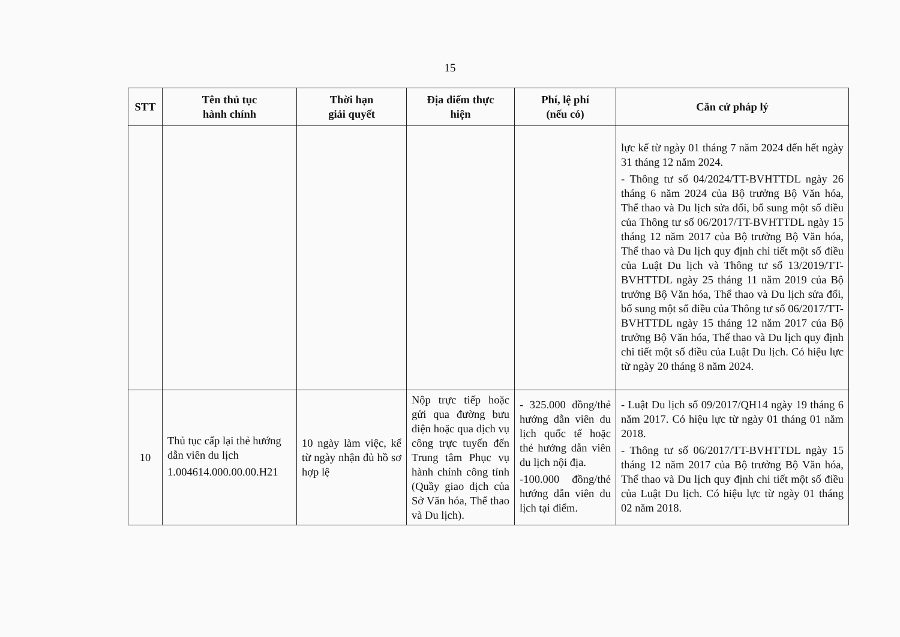15
| STT | Tên thủ tục hành chính | Thời hạn giải quyết | Địa điểm thực hiện | Phí, lệ phí (nếu có) | Căn cứ pháp lý |
| --- | --- | --- | --- | --- | --- |
| | | | | | lực kể từ ngày 01 tháng 7 năm 2024 đến hết ngày 31 tháng 12 năm 2024. - Thông tư số 04/2024/TT-BVHTTDL ngày 26 tháng 6 năm 2024 của Bộ trưởng Bộ Văn hóa, Thể thao và Du lịch sửa đổi, bổ sung một số điều của Thông tư số 06/2017/TT-BVHTTDL ngày 15 tháng 12 năm 2017 của Bộ trưởng Bộ Văn hóa, Thể thao và Du lịch quy định chi tiết một số điều của Luật Du lịch và Thông tư số 13/2019/TT-BVHTTDL ngày 25 tháng 11 năm 2019 của Bộ trưởng Bộ Văn hóa, Thể thao và Du lịch sửa đổi, bổ sung một số điều của Thông tư số 06/2017/TT-BVHTTDL ngày 15 tháng 12 năm 2017 của Bộ trưởng Bộ Văn hóa, Thể thao và Du lịch quy định chi tiết một số điều của Luật Du lịch. Có hiệu lực từ ngày 20 tháng 8 năm 2024. |
| 10 | Thủ tục cấp lại thẻ hướng dẫn viên du lịch 1.004614.000.00.00.H21 | 10 ngày làm việc, kể từ ngày nhận đủ hồ sơ hợp lệ | Nộp trực tiếp hoặc gửi qua đường bưu điện hoặc qua dịch vụ công trực tuyến đến Trung tâm Phục vụ hành chính công tỉnh (Quầy giao dịch của Sở Văn hóa, Thể thao và Du lịch). | - 325.000 đồng/thẻ hướng dẫn viên du lịch quốc tế hoặc thẻ hướng dẫn viên du lịch nội địa. -100.000 đồng/thẻ hướng dẫn viên du lịch tại điểm. | - Luật Du lịch số 09/2017/QH14 ngày 19 tháng 6 năm 2017. Có hiệu lực từ ngày 01 tháng 01 năm 2018. - Thông tư số 06/2017/TT-BVHTTDL ngày 15 tháng 12 năm 2017 của Bộ trưởng Bộ Văn hóa, Thể thao và Du lịch quy định chi tiết một số điều của Luật Du lịch. Có hiệu lực từ ngày 01 tháng 02 năm 2018. |